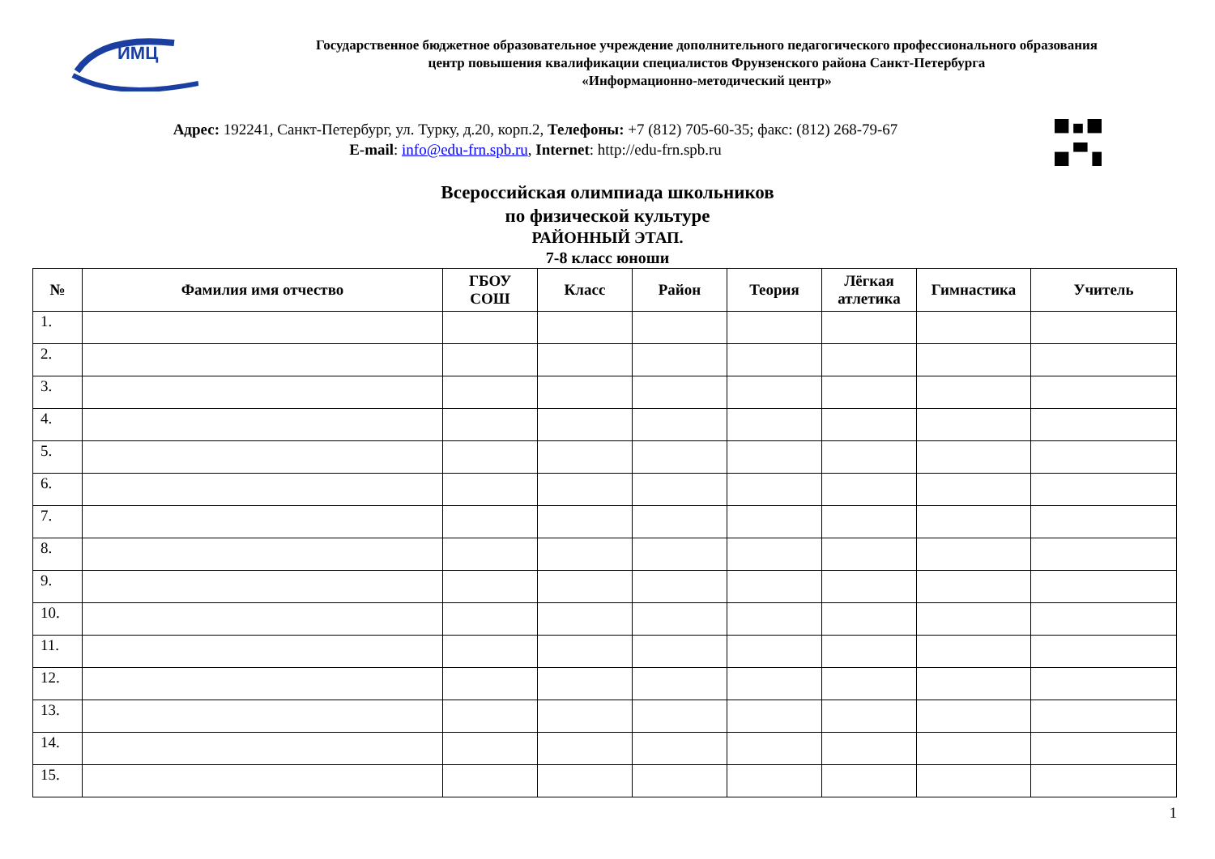ИМЦ
Государственное бюджетное образовательное учреждение дополнительного педагогического профессионального образования
центр повышения квалификации специалистов Фрунзенского района Санкт-Петербурга
«Информационно-методический центр»
Адрес: 192241, Санкт-Петербург, ул. Турку, д.20, корп.2, Телефоны: +7 (812) 705-60-35; факс: (812) 268-79-67
E-mail: info@edu-frn.spb.ru, Internet: http://edu-frn.spb.ru
Всероссийская олимпиада школьников
по физической культуре
РАЙОННЫЙ ЭТАП.
7-8 класс юноши
| № | Фамилия имя отчество | ГБОУ СОШ | Класс | Район | Теория | Лёгкая атлетика | Гимнастика | Учитель |
| --- | --- | --- | --- | --- | --- | --- | --- | --- |
| 1. | | | | | | | | |
| 2. | | | | | | | | |
| 3. | | | | | | | | |
| 4. | | | | | | | | |
| 5. | | | | | | | | |
| 6. | | | | | | | | |
| 7. | | | | | | | | |
| 8. | | | | | | | | |
| 9. | | | | | | | | |
| 10. | | | | | | | | |
| 11. | | | | | | | | |
| 12. | | | | | | | | |
| 13. | | | | | | | | |
| 14. | | | | | | | | |
| 15. | | | | | | | | |
1